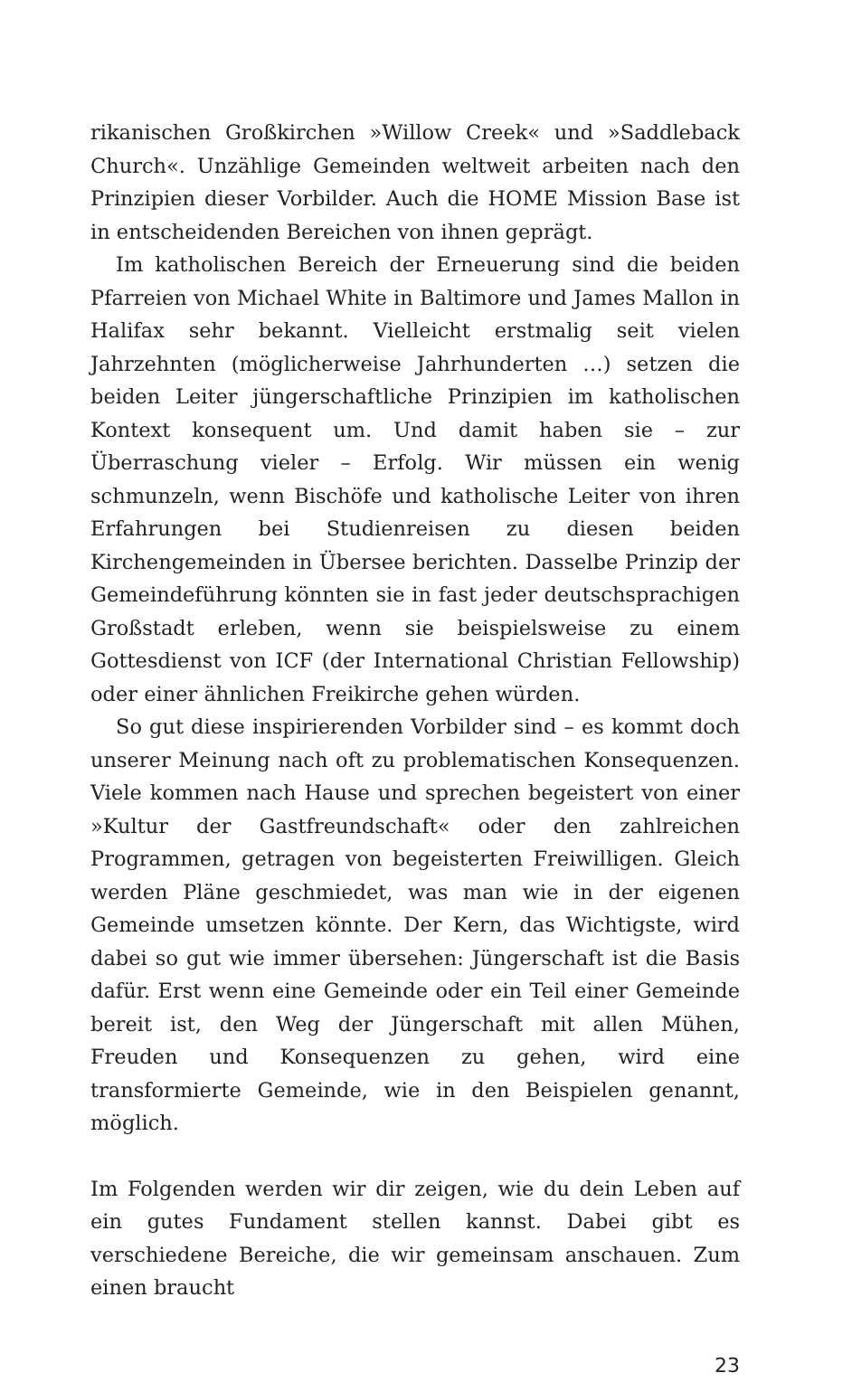rikanischen Großkirchen »Willow Creek« und »Saddleback Church«. Unzählige Gemeinden weltweit arbeiten nach den Prinzipien dieser Vorbilder. Auch die HOME Mission Base ist in entscheidenden Bereichen von ihnen geprägt.
Im katholischen Bereich der Erneuerung sind die beiden Pfarreien von Michael White in Baltimore und James Mallon in Halifax sehr bekannt. Vielleicht erstmalig seit vielen Jahrzehnten (möglicherweise Jahrhunderten …) setzen die beiden Leiter jüngerschaftliche Prinzipien im katholischen Kontext konsequent um. Und damit haben sie – zur Überraschung vieler – Erfolg. Wir müssen ein wenig schmunzeln, wenn Bischöfe und katholische Leiter von ihren Erfahrungen bei Studienreisen zu diesen beiden Kirchengemeinden in Übersee berichten. Dasselbe Prinzip der Gemeindeführung könnten sie in fast jeder deutschsprachigen Großstadt erleben, wenn sie beispielsweise zu einem Gottesdienst von ICF (der International Christian Fellowship) oder einer ähnlichen Freikirche gehen würden.
So gut diese inspirierenden Vorbilder sind – es kommt doch unserer Meinung nach oft zu problematischen Konsequenzen. Viele kommen nach Hause und sprechen begeistert von einer »Kultur der Gastfreundschaft« oder den zahlreichen Programmen, getragen von begeisterten Freiwilligen. Gleich werden Pläne geschmiedet, was man wie in der eigenen Gemeinde umsetzen könnte. Der Kern, das Wichtigste, wird dabei so gut wie immer übersehen: Jüngerschaft ist die Basis dafür. Erst wenn eine Gemeinde oder ein Teil einer Gemeinde bereit ist, den Weg der Jüngerschaft mit allen Mühen, Freuden und Konsequenzen zu gehen, wird eine transformierte Gemeinde, wie in den Beispielen genannt, möglich.
Im Folgenden werden wir dir zeigen, wie du dein Leben auf ein gutes Fundament stellen kannst. Dabei gibt es verschiedene Bereiche, die wir gemeinsam anschauen. Zum einen braucht
23